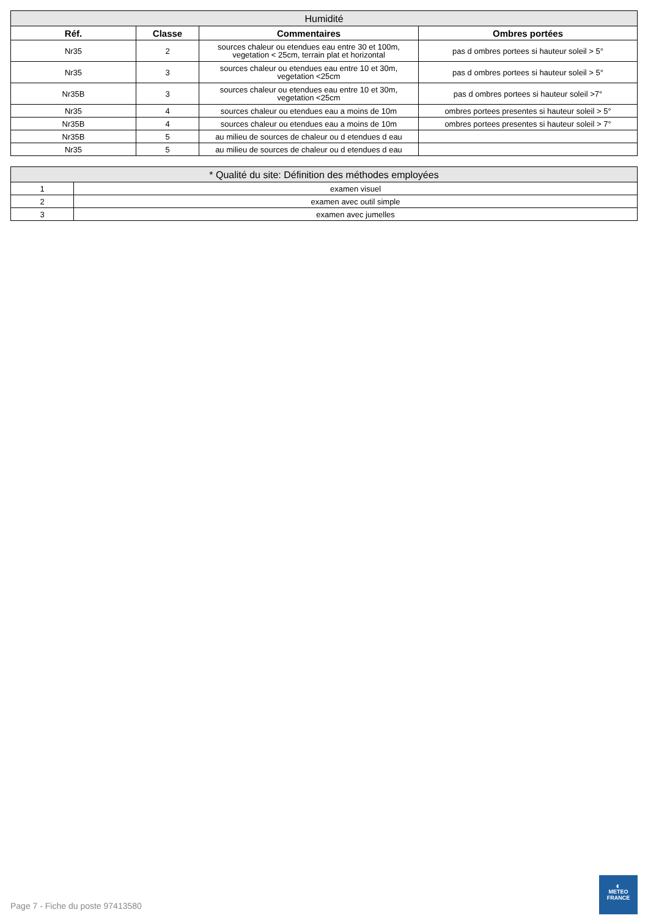| Humidité | | | |
| --- | --- | --- | --- |
| Réf. | Classe | Commentaires | Ombres portées |
| Nr35 | 2 | sources chaleur ou etendues eau entre 30 et 100m, vegetation < 25cm, terrain plat et horizontal | pas d ombres portees si hauteur soleil > 5° |
| Nr35 | 3 | sources chaleur ou etendues eau entre 10 et 30m, vegetation <25cm | pas d ombres portees si hauteur soleil > 5° |
| Nr35B | 3 | sources chaleur ou etendues eau entre 10 et 30m, vegetation <25cm | pas d ombres portees si hauteur soleil >7° |
| Nr35 | 4 | sources chaleur ou etendues eau a moins de 10m | ombres portees presentes si hauteur soleil > 5° |
| Nr35B | 4 | sources chaleur ou etendues eau a moins de 10m | ombres portees presentes si hauteur soleil > 7° |
| Nr35B | 5 | au milieu de sources de chaleur ou d etendues d eau | |
| Nr35 | 5 | au milieu de sources de chaleur ou d etendues d eau | |
| * Qualité du site: Définition des méthodes employées | |
| --- | --- |
| 1 | examen visuel |
| 2 | examen avec outil simple |
| 3 | examen avec jumelles |
Page 7 - Fiche du poste 97413580
◐
METEO
FRANCE